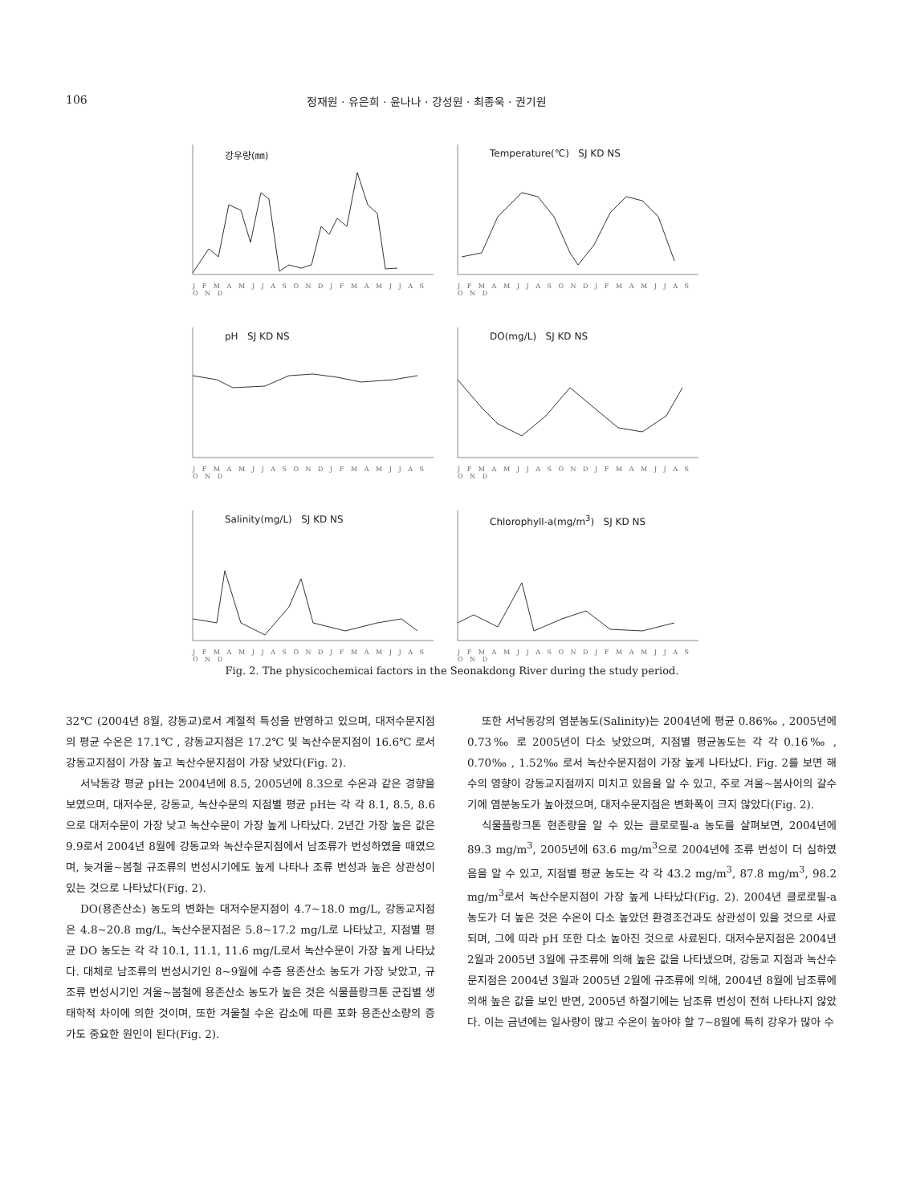106 정재원 · 유은희 · 윤나나 · 강성원 · 최종욱 · 권기원
강우량(㎜)
J F M A M J J A S O N D J F M A M J J A S O N D
Temperature(℃) SJ KD NS
J F M A M J J A S O N D J F M A M J J A S O N D
pH SJ KD NS
J F M A M J J A S O N D J F M A M J J A S O N D
DO(mg/L) SJ KD NS
J F M A M J J A S O N D J F M A M J J A S O N D
Salinity(mg/L) SJ KD NS
J F M A M J J A S O N D J F M A M J J A S O N D
Chlorophyll-a(mg/m<sup>3</sup>) SJ KD NS
J F M A M J J A S O N D J F M A M J J A S O N D
Fig. 2. The physicochemicai factors in the Seonakdong River during the study period.
32℃ (2004년 8월, 강동교)로서 계절적 특성을 반영하고 있으며, 대저수문지점의 평균 수온은 17.1℃ , 강동교지점은 17.2℃ 및 녹산수문지점이 16.6℃ 로서 강동교지점이 가장 높고 녹산수문지점이 가장 낮았다(Fig. 2).
서낙동강 평균 pH는 2004년에 8.5, 2005년에 8.3으로 수온과 같은 경향을 보였으며, 대저수문, 강동교, 녹산수문의 지점별 평균 pH는 각 각 8.1, 8.5, 8.6으로 대저수문이 가장 낮고 녹산수문이 가장 높게 나타났다. 2년간 가장 높은 값은 9.9로서 2004년 8월에 강동교와 녹산수문지점에서 남조류가 번성하였을 때였으며, 늦겨울~봄철 규조류의 번성시기에도 높게 나타나 조류 번성과 높은 상관성이 있는 것으로 나타났다(Fig. 2).
DO(용존산소) 농도의 변화는 대저수문지점이 4.7~18.0 mg/L, 강동교지점은 4.8~20.8 mg/L, 녹산수문지점은 5.8~17.2 mg/L로 나타났고, 지점별 평균 DO 농도는 각 각 10.1, 11.1, 11.6 mg/L로서 녹산수문이 가장 높게 나타났다. 대체로 남조류의 번성시기인 8~9월에 수층 용존산소 농도가 가장 낮았고, 규조류 번성시기인 겨울~봄철에 용존산소 농도가 높은 것은 식물플랑크톤 군집별 생태학적 차이에 의한 것이며, 또한 겨울철 수온 감소에 따른 포화 용존산소량의 증가도 중요한 원인이 된다(Fig. 2).
또한 서낙동강의 염분농도(Salinity)는 2004년에 평균 0.86‰ , 2005년에 0.73‰ 로 2005년이 다소 낮았으며, 지점별 평균농도는 각 각 0.16‰ , 0.70‰ , 1.52‰ 로서 녹산수문지점이 가장 높게 나타났다. Fig. 2를 보면 해수의 영향이 강동교지점까지 미치고 있음을 알 수 있고, 주로 겨울~봄사이의 갈수기에 염분농도가 높아졌으며, 대저수문지점은 변화폭이 크지 않았다(Fig. 2).
식물플랑크톤 현존량을 알 수 있는 클로로필-a 농도를 살펴보면, 2004년에 89.3 mg/m<sup>3</sup>, 2005년에 63.6 mg/m<sup>3</sup>으로 2004년에 조류 번성이 더 심하였음을 알 수 있고, 지점별 평균 농도는 각 각 43.2 mg/m<sup>3</sup>, 87.8 mg/m<sup>3</sup>, 98.2 mg/m<sup>3</sup>로서 녹산수문지점이 가장 높게 나타났다(Fig. 2). 2004년 클로로필-a 농도가 더 높은 것은 수온이 다소 높았던 환경조건과도 상관성이 있을 것으로 사료되며, 그에 따라 pH 또한 다소 높아진 것으로 사료된다. 대저수문지점은 2004년 2월과 2005년 3월에 규조류에 의해 높은 값을 나타냈으며, 강동교 지점과 녹산수문지점은 2004년 3월과 2005년 2월에 규조류에 의해, 2004년 8월에 남조류에 의해 높은 값을 보인 반면, 2005년 하절기에는 남조류 번성이 전혀 나타나지 않았다. 이는 금년에는 일사량이 많고 수온이 높아야 할 7~8월에 특히 강우가 많아 수